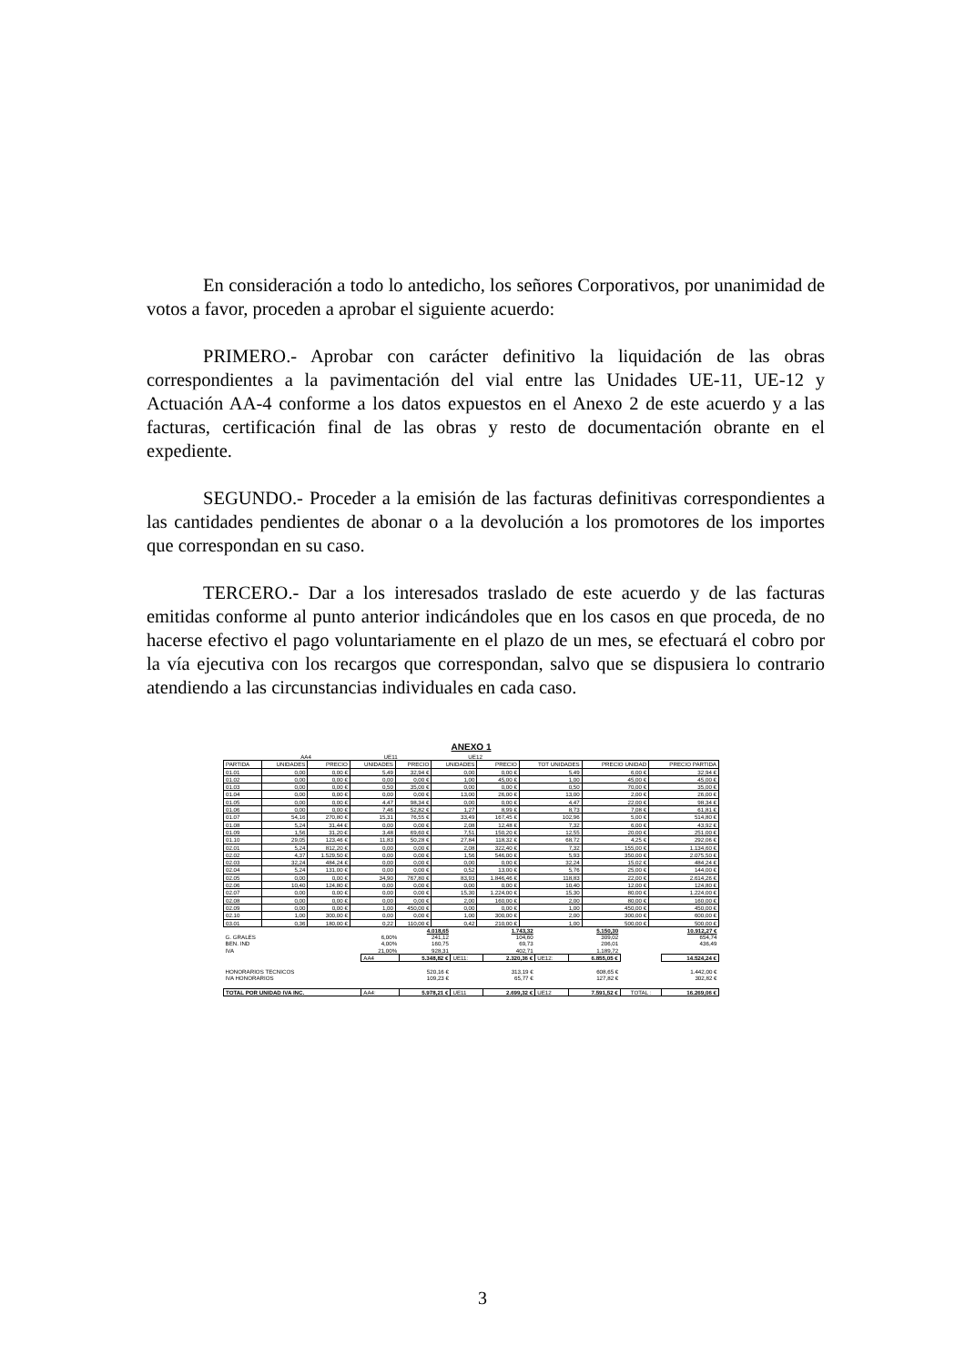En consideración a todo lo antedicho, los señores Corporativos, por unanimidad de votos a favor, proceden a aprobar el siguiente acuerdo:
PRIMERO.- Aprobar con carácter definitivo la liquidación de las obras correspondientes a la pavimentación del vial entre las Unidades UE-11, UE-12 y Actuación AA-4 conforme a los datos expuestos en el Anexo 2 de este acuerdo y a las facturas, certificación final de las obras y resto de documentación obrante en el expediente.
SEGUNDO.- Proceder a la emisión de las facturas definitivas correspondientes a las cantidades pendientes de abonar o a la devolución a los promotores de los importes que correspondan en su caso.
TERCERO.- Dar a los interesados traslado de este acuerdo y de las facturas emitidas conforme al punto anterior indicándoles que en los casos en que proceda, de no hacerse efectivo el pago voluntariamente en el plazo de un mes, se efectuará el cobro por la vía ejecutiva con los recargos que correspondan, salvo que se dispusiera lo contrario atendiendo a las circunstancias individuales en cada caso.
ANEXO 1
| | AA4 | | UE11 | | UE12 | | | | |
| PARTIDA | UNIDADES | PRECIO | UNIDADES | PRECIO | UNIDADES | PRECIO | TOT UNIDADES | PRECIO UNIDAD | PRECIO PARTIDA |
| 01.01 | 0,00 | 0,00 € | 5,49 | 32,94 € | 0,00 | 0,00 € | 5,49 | 6,00 € | 32,94 € |
| 01.02 | 0,00 | 0,00 € | 0,00 | 0,00 € | 1,00 | 45,00 € | 1,00 | 45,00 € | 45,00 € |
| 01.03 | 0,00 | 0,00 € | 0,50 | 35,00 € | 0,00 | 0,00 € | 0,50 | 70,00 € | 35,00 € |
| 01.04 | 0,00 | 0,00 € | 0,00 | 0,00 € | 13,00 | 26,00 € | 13,00 | 2,00 € | 26,00 € |
| 01.05 | 0,00 | 0,00 € | 4,47 | 98,34 € | 0,00 | 0,00 € | 4,47 | 22,00 € | 98,34 € |
| 01.06 | 0,00 | 0,00 € | 7,46 | 52,82 € | 1,27 | 8,99 € | 8,73 | 7,08 € | 61,81 € |
| 01.07 | 54,16 | 270,80 € | 15,31 | 76,55 € | 33,49 | 167,45 € | 102,96 | 5,00 € | 514,80 € |
| 01.08 | 5,24 | 31,44 € | 0,00 | 0,00 € | 2,08 | 12,48 € | 7,32 | 6,00 € | 43,92 € |
| 01.09 | 1,56 | 31,20 € | 3,48 | 69,60 € | 7,51 | 150,20 € | 12,55 | 20,00 € | 251,00 € |
| 01.10 | 29,05 | 123,46 € | 11,83 | 50,28 € | 27,84 | 118,32 € | 68,72 | 4,25 € | 292,06 € |
| 02.01 | 5,24 | 812,20 € | 0,00 | 0,00 € | 2,08 | 322,40 € | 7,32 | 155,00 € | 1.134,60 € |
| 02.02 | 4,37 | 1.529,50 € | 0,00 | 0,00 € | 1,56 | 546,00 € | 5,93 | 350,00 € | 2.075,50 € |
| 02.03 | 32,24 | 484,24 € | 0,00 | 0,00 € | 0,00 | 0,00 € | 32,24 | 15,02 € | 484,24 € |
| 02.04 | 5,24 | 131,00 € | 0,00 | 0,00 € | 0,52 | 13,00 € | 5,76 | 25,00 € | 144,00 € |
| 02.05 | 0,00 | 0,00 € | 34,90 | 767,80 € | 83,93 | 1.846,46 € | 118,83 | 22,00 € | 2.614,26 € |
| 02.06 | 10,40 | 124,80 € | 0,00 | 0,00 € | 0,00 | 0,00 € | 10,40 | 12,00 € | 124,80 € |
| 02.07 | 0,00 | 0,00 € | 0,00 | 0,00 € | 15,30 | 1.224,00 € | 15,30 | 80,00 € | 1.224,00 € |
| 02.08 | 0,00 | 0,00 € | 0,00 | 0,00 € | 2,00 | 160,00 € | 2,00 | 80,00 € | 160,00 € |
| 02.09 | 0,00 | 0,00 € | 1,00 | 450,00 € | 0,00 | 0,00 € | 1,00 | 450,00 € | 450,00 € |
| 02.10 | 1,00 | 300,00 € | 0,00 | 0,00 € | 1,00 | 300,00 € | 2,00 | 300,00 € | 600,00 € |
| 03.01 | 0,36 | 180,00 € | 0,22 | 110,00 € | 0,42 | 210,00 € | 1,00 | 500,00 € | 500,00 € |
| | | 4.018,65 | | 1.743,32 | | 5.150,30 | | | 10.912,27 € |
| G. GRALES | 6,00% | 241,12 | | 104,60 | | 309,02 | | | 654,74 |
| BEN. IND | 4,00% | 160,75 | | 69,73 | | 206,01 | | | 436,49 |
| IVA | 21,00% | 928,31 | | 402,71 | | 1.189,72 | | | |
| | AA4 | 5.348,82 € | UE11: | 2.320,36 € | UE12: | 6.855,05 € | | | 14.524,24 € |
| HONORARIOS TECNICOS | | 520,16 € | | 313,19 € | | 608,65 € | | | 1.442,00 € |
| IVA HONORARIOS | | 109,23 € | | 65,77 € | | 127,82 € | | | 302,82 € |
| TOTAL POR UNIDAD IVA INC. | AA4: | 5.978,21 € | UE11 | 2.699,32 € | UE12 | 7.591,52 € | TOTAL : | | 16.269,06 € |
3